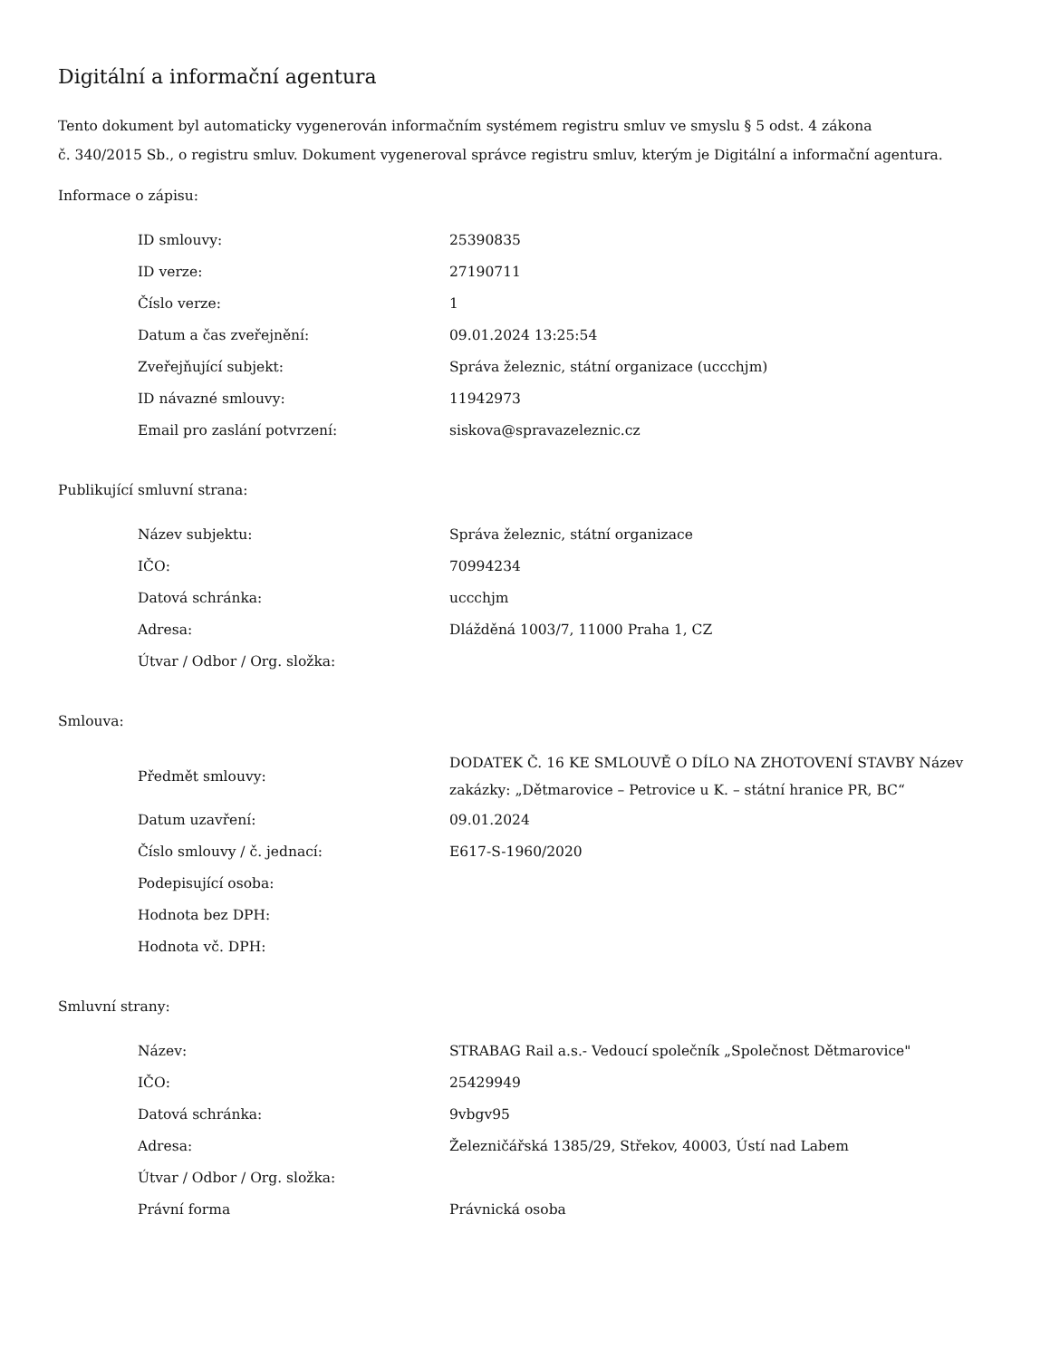Digitální a informační agentura
Tento dokument byl automaticky vygenerován informačním systémem registru smluv ve smyslu § 5 odst. 4 zákona
č. 340/2015 Sb., o registru smluv. Dokument vygeneroval správce registru smluv, kterým je Digitální a informační agentura.
Informace o zápisu:
| ID smlouvy: | 25390835 |
| ID verze: | 27190711 |
| Číslo verze: | 1 |
| Datum a čas zveřejnění: | 09.01.2024 13:25:54 |
| Zveřejňující subjekt: | Správa železnic, státní organizace (uccchjm) |
| ID návazné smlouvy: | 11942973 |
| Email pro zaslání potvrzení: | siskova@spravazeleznic.cz |
Publikující smluvní strana:
| Název subjektu: | Správa železnic, státní organizace |
| IČO: | 70994234 |
| Datová schránka: | uccchjm |
| Adresa: | Dlážděná 1003/7, 11000 Praha 1, CZ |
| Útvar / Odbor / Org. složka: | |
Smlouva:
| Předmět smlouvy: | DODATEK Č. 16 KE SMLOUVĚ O DÍLO NA ZHOTOVENÍ STAVBY Název zakázky: „Dětmarovice – Petrovice u K. – státní hranice PR, BC“ |
| Datum uzavření: | 09.01.2024 |
| Číslo smlouvy / č. jednací: | E617-S-1960/2020 |
| Podepisující osoba: | |
| Hodnota bez DPH: | |
| Hodnota vč. DPH: | |
Smluvní strany:
| Název: | STRABAG Rail a.s.- Vedoucí společník „Společnost Dětmarovice" |
| IČO: | 25429949 |
| Datová schránka: | 9vbgv95 |
| Adresa: | Železničářská 1385/29, Střekov, 40003, Ústí nad Labem |
| Útvar / Odbor / Org. složka: | |
| Právní forma | Právnická osoba |